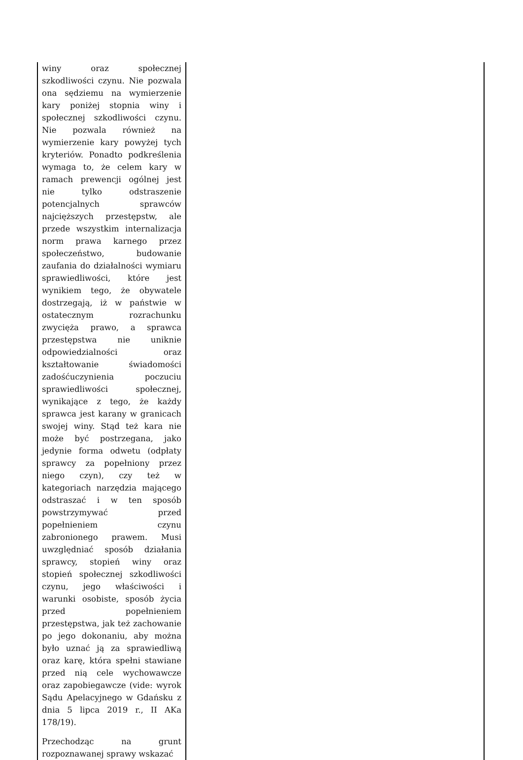| winy oraz społecznej szkodliwości czynu. Nie pozwala ona sędziemu na wymierzenie kary poniżej stopnia winy i społecznej szkodliwości czynu. Nie pozwala również na wymierzenie kary powyżej tych kryteriów. Ponadto podkreślenia wymaga to, że celem kary w ramach prewencji ogólnej jest nie tylko odstraszenie potencjalnych sprawców najcięższych przestępstw, ale przede wszystkim internalizacja norm prawa karnego przez społeczeństwo, budowanie zaufania do działalności wymiaru sprawiedliwości, które jest wynikiem tego, że obywatele dostrzegają, iż w państwie w ostatecznym rozrachunku zwycięża prawo, a sprawca przestępstwa nie uniknie odpowiedzialności oraz kształtowanie świadomości zadośćuczynienia poczuciu sprawiedliwości społecznej, wynikające z tego, że każdy sprawca jest karany w granicach swojej winy. Stąd też kara nie może być postrzegana, jako jedynie forma odwetu (odpłaty sprawcy za popełniony przez niego czyn), czy też w kategoriach narzędzia mającego odstraszać i w ten sposób powstrzymywać przed popełnieniem czynu zabronionego prawem. Musi uwzględniać sposób działania sprawcy, stopień winy oraz stopień społecznej szkodliwości czynu, jego właściwości i warunki osobiste, sposób życia przed popełnieniem przestępstwa, jak też zachowanie po jego dokonaniu, aby można było uznać ją za sprawiedliwą oraz karę, która spełni stawiane przed nią cele wychowawcze oraz zapobiegawcze (vide: wyrok Sądu Apelacyjnego w Gdańsku z dnia 5 lipca 2019 r., II AKa 178/19). Przechodząc na grunt rozpoznawanej sprawy wskazać | |